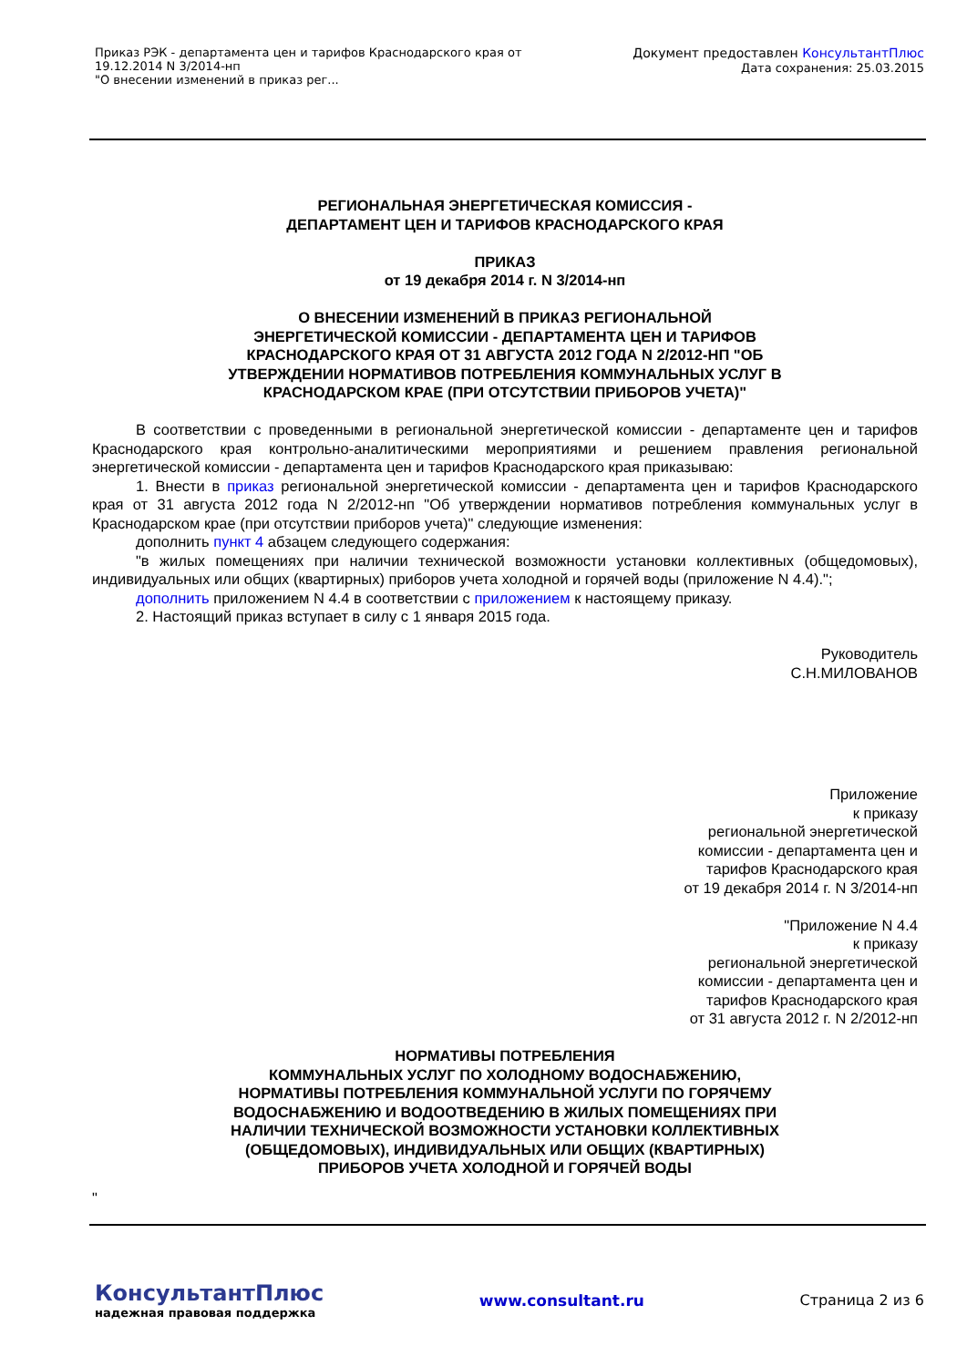Приказ РЭК - департамента цен и тарифов Краснодарского края от
19.12.2014 N 3/2014-нп
"О внесении изменений в приказ рег...
Документ предоставлен КонсультантПлюс
Дата сохранения: 25.03.2015
РЕГИОНАЛЬНАЯ ЭНЕРГЕТИЧЕСКАЯ КОМИССИЯ -
ДЕПАРТАМЕНТ ЦЕН И ТАРИФОВ КРАСНОДАРСКОГО КРАЯ
ПРИКАЗ
от 19 декабря 2014 г. N 3/2014-нп
О ВНЕСЕНИИ ИЗМЕНЕНИЙ В ПРИКАЗ РЕГИОНАЛЬНОЙ
ЭНЕРГЕТИЧЕСКОЙ КОМИССИИ - ДЕПАРТАМЕНТА ЦЕН И ТАРИФОВ
КРАСНОДАРСКОГО КРАЯ ОТ 31 АВГУСТА 2012 ГОДА N 2/2012-НП "ОБ
УТВЕРЖДЕНИИ НОРМАТИВОВ ПОТРЕБЛЕНИЯ КОММУНАЛЬНЫХ УСЛУГ В
КРАСНОДАРСКОМ КРАЕ (ПРИ ОТСУТСТВИИ ПРИБОРОВ УЧЕТА)"
В соответствии с проведенными в региональной энергетической комиссии - департаменте цен и тарифов Краснодарского края контрольно-аналитическими мероприятиями и решением правления региональной энергетической комиссии - департамента цен и тарифов Краснодарского края приказываю:
1. Внести в приказ региональной энергетической комиссии - департамента цен и тарифов Краснодарского края от 31 августа 2012 года N 2/2012-нп "Об утверждении нормативов потребления коммунальных услуг в Краснодарском крае (при отсутствии приборов учета)" следующие изменения:
дополнить пункт 4 абзацем следующего содержания:
"в жилых помещениях при наличии технической возможности установки коллективных (общедомовых), индивидуальных или общих (квартирных) приборов учета холодной и горячей воды (приложение N 4.4).";
дополнить приложением N 4.4 в соответствии с приложением к настоящему приказу.
2. Настоящий приказ вступает в силу с 1 января 2015 года.
Руководитель
С.Н.МИЛОВАНОВ
Приложение
к приказу
региональной энергетической
комиссии - департамента цен и
тарифов Краснодарского края
от 19 декабря 2014 г. N 3/2014-нп
"Приложение N 4.4
к приказу
региональной энергетической
комиссии - департамента цен и
тарифов Краснодарского края
от 31 августа 2012 г. N 2/2012-нп
НОРМАТИВЫ ПОТРЕБЛЕНИЯ
КОММУНАЛЬНЫХ УСЛУГ ПО ХОЛОДНОМУ ВОДОСНАБЖЕНИЮ,
НОРМАТИВЫ ПОТРЕБЛЕНИЯ КОММУНАЛЬНОЙ УСЛУГИ ПО ГОРЯЧЕМУ
ВОДОСНАБЖЕНИЮ И ВОДООТВЕДЕНИЮ В ЖИЛЫХ ПОМЕЩЕНИЯХ ПРИ
НАЛИЧИИ ТЕХНИЧЕСКОЙ ВОЗМОЖНОСТИ УСТАНОВКИ КОЛЛЕКТИВНЫХ
(ОБЩЕДОМОВЫХ), ИНДИВИДУАЛЬНЫХ ИЛИ ОБЩИХ (КВАРТИРНЫХ)
ПРИБОРОВ УЧЕТА ХОЛОДНОЙ И ГОРЯЧЕЙ ВОДЫ
"
КонсультантПлюс
надежная правовая поддержка
www.consultant.ru Страница 2 из 6